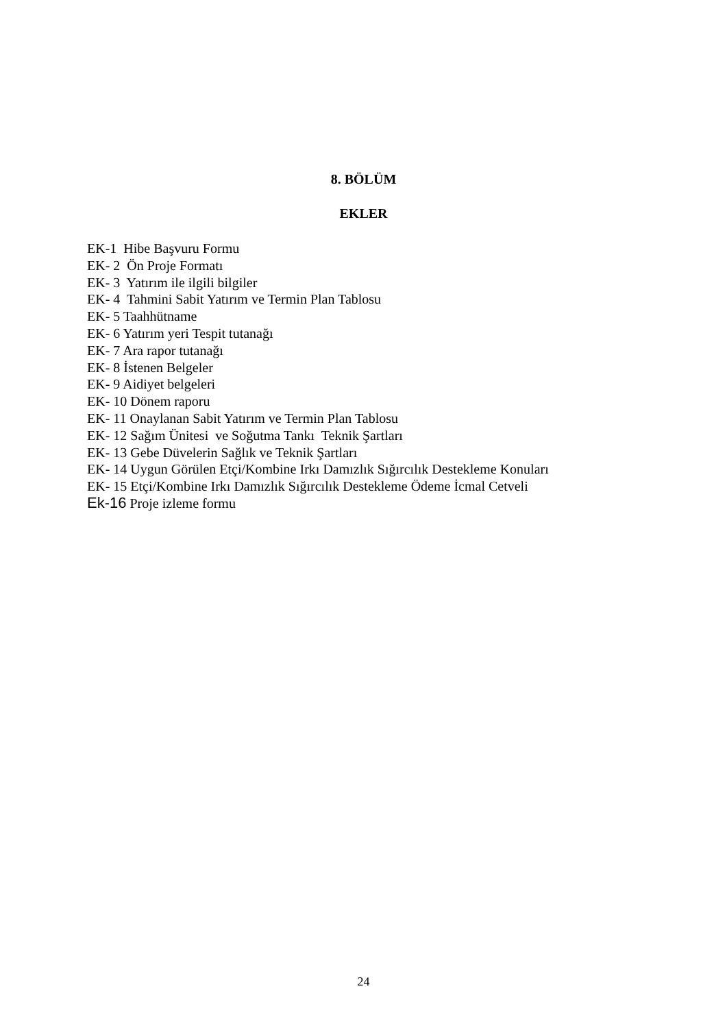8. BÖLÜM
EKLER
EK-1 Hibe Başvuru Formu
EK- 2 Ön Proje Formatı
EK- 3 Yatırım ile ilgili bilgiler
EK- 4 Tahmini Sabit Yatırım ve Termin Plan Tablosu
EK- 5 Taahhütname
EK- 6 Yatırım yeri Tespit tutanağı
EK- 7 Ara rapor tutanağı
EK- 8 İstenen Belgeler
EK- 9 Aidiyet belgeleri
EK- 10 Dönem raporu
EK- 11 Onaylanan Sabit Yatırım ve Termin Plan Tablosu
EK- 12 Sağım Ünitesi ve Soğutma Tankı Teknik Şartları
EK- 13 Gebe Düvelerin Sağlık ve Teknik Şartları
EK- 14 Uygun Görülen Etçi/Kombine Irkı Damızlık Sığırcılık Destekleme Konuları
EK- 15 Etçi/Kombine Irkı Damızlık Sığırcılık Destekleme Ödeme İcmal Cetveli
Ek-16 Proje izleme formu
24